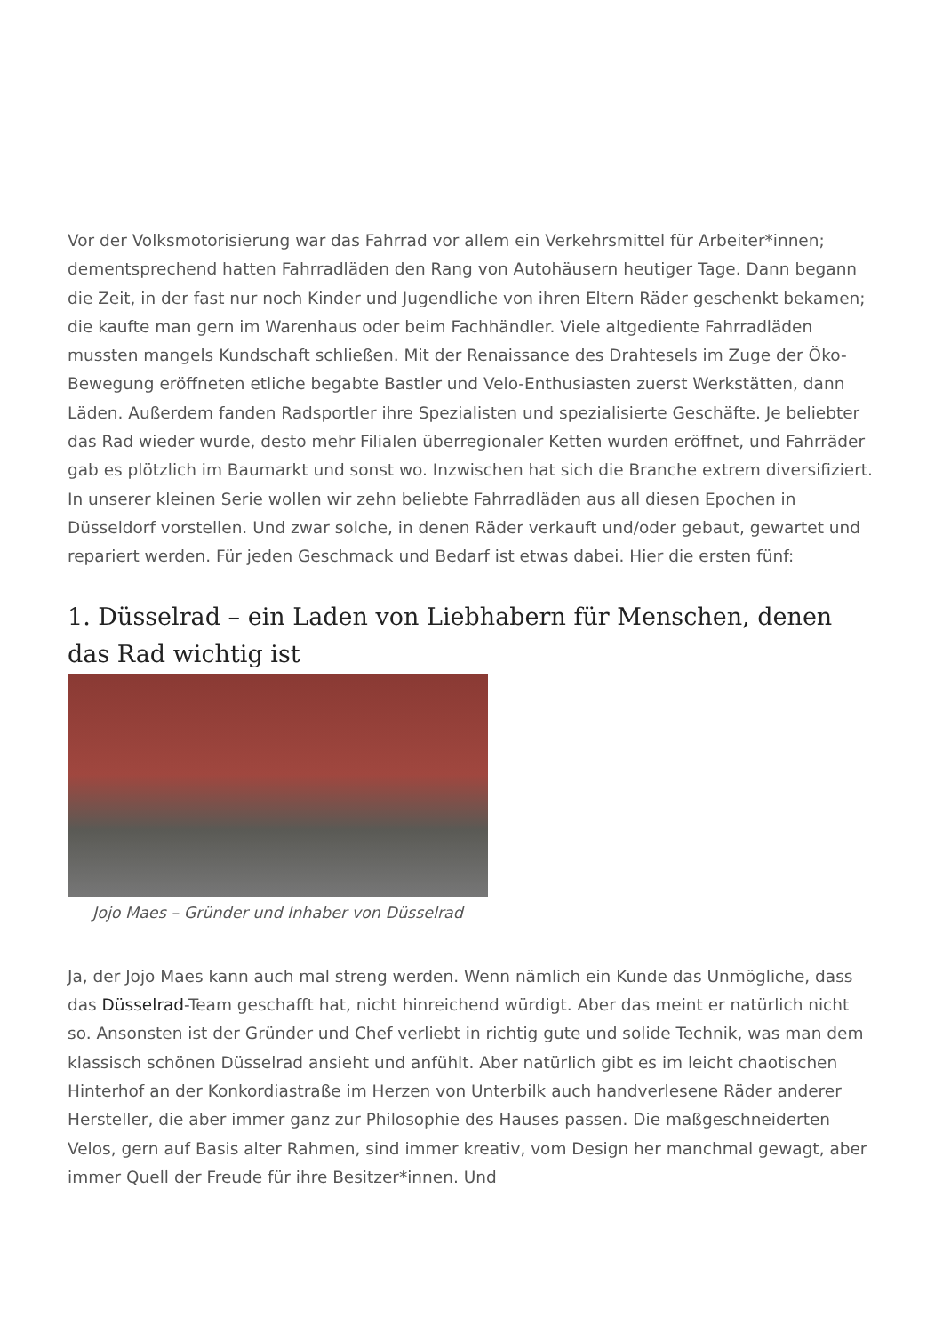Vor der Volksmotorisierung war das Fahrrad vor allem ein Verkehrsmittel für Arbeiter*innen; dementsprechend hatten Fahrradläden den Rang von Autohäusern heutiger Tage. Dann begann die Zeit, in der fast nur noch Kinder und Jugendliche von ihren Eltern Räder geschenkt bekamen; die kaufte man gern im Warenhaus oder beim Fachhändler. Viele altgediente Fahrradläden mussten mangels Kundschaft schließen. Mit der Renaissance des Drahtesels im Zuge der Öko-Bewegung eröffneten etliche begabte Bastler und Velo-Enthusiasten zuerst Werkstätten, dann Läden. Außerdem fanden Radsportler ihre Spezialisten und spezialisierte Geschäfte. Je beliebter das Rad wieder wurde, desto mehr Filialen überregionaler Ketten wurden eröffnet, und Fahrräder gab es plötzlich im Baumarkt und sonst wo. Inzwischen hat sich die Branche extrem diversifiziert. In unserer kleinen Serie wollen wir zehn beliebte Fahrradläden aus all diesen Epochen in Düsseldorf vorstellen. Und zwar solche, in denen Räder verkauft und/oder gebaut, gewartet und repariert werden. Für jeden Geschmack und Bedarf ist etwas dabei. Hier die ersten fünf:
1. Düsselrad – ein Laden von Liebhabern für Menschen, denen das Rad wichtig ist
Jojo Maes – Gründer und Inhaber von Düsselrad
Ja, der Jojo Maes kann auch mal streng werden. Wenn nämlich ein Kunde das Unmögliche, dass das Düsselrad-Team geschafft hat, nicht hinreichend würdigt. Aber das meint er natürlich nicht so. Ansonsten ist der Gründer und Chef verliebt in richtig gute und solide Technik, was man dem klassisch schönen Düsselrad ansieht und anfühlt. Aber natürlich gibt es im leicht chaotischen Hinterhof an der Konkordiastraße im Herzen von Unterbilk auch handverlesene Räder anderer Hersteller, die aber immer ganz zur Philosophie des Hauses passen. Die maßgeschneiderten Velos, gern auf Basis alter Rahmen, sind immer kreativ, vom Design her manchmal gewagt, aber immer Quell der Freude für ihre Besitzer*innen. Und